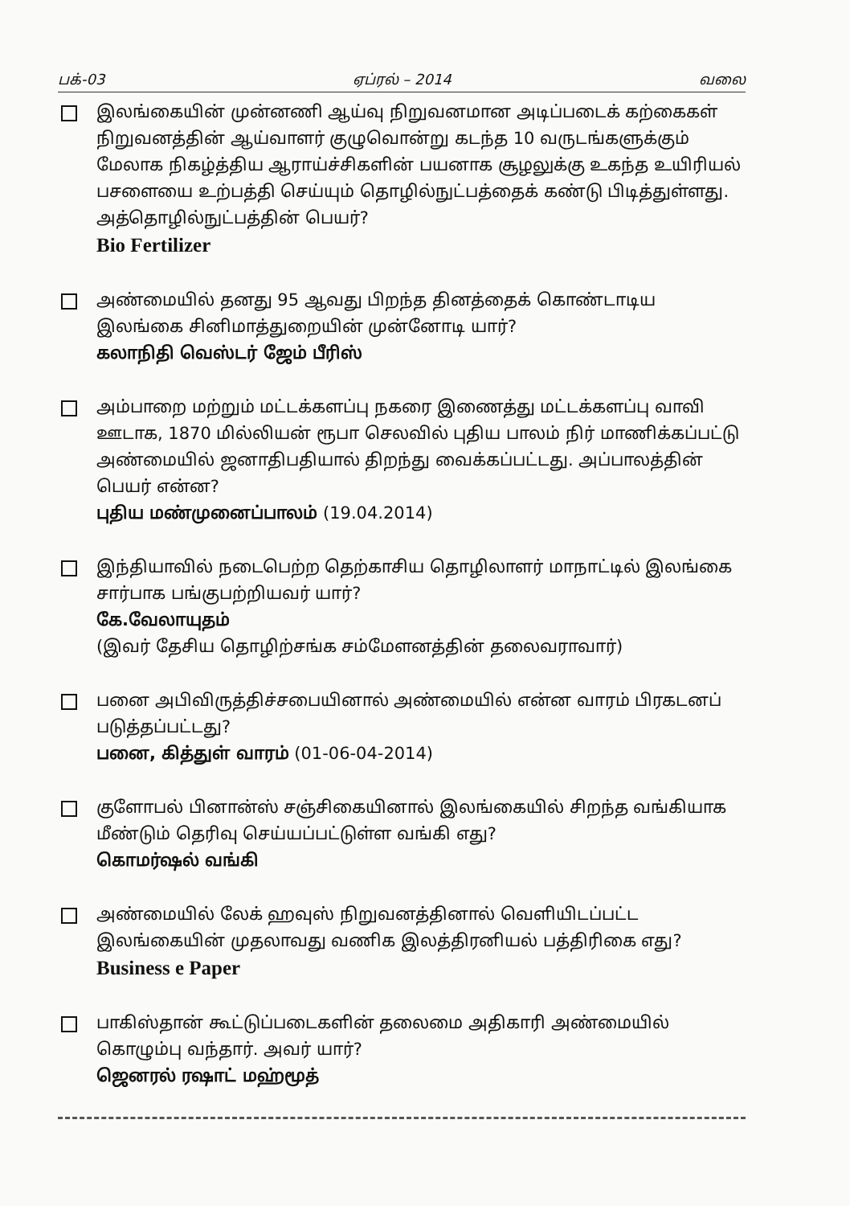பக்-03 ஏப்ரல் – 2014 வலை
இலங்கையின் முன்னணி ஆய்வு நிறுவனமான அடிப்படைக் கற்கைகள் நிறுவனத்தின் ஆய்வாளர் குழுவொன்று கடந்த 10 வருடங்களுக்கும் மேலாக நிகழ்த்திய ஆராய்ச்சிகளின் பயனாக சூழலுக்கு உகந்த உயிரியல் பசளையை உற்பத்தி செய்யும் தொழில்நுட்பத்தைக் கண்டு பிடித்துள்ளது. அத்தொழில்நுட்பத்தின் பெயர்?
Bio Fertilizer
அண்மையில் தனது 95 ஆவது பிறந்த தினத்தைக் கொண்டாடிய இலங்கை சினிமாத்துறையின் முன்னோடி யார்?
கலாநிதி வெஸ்டர் ஜேம் பீரிஸ்
அம்பாறை மற்றும் மட்டக்களப்பு நகரை இணைத்து மட்டக்களப்பு வாவி ஊடாக, 1870 மில்லியன் ரூபா செலவில் புதிய பாலம் நிர் மாணிக்கப்பட்டு அண்மையில் ஜனாதிபதியால் திறந்து வைக்கப்பட்டது. அப்பாலத்தின் பெயர் என்ன?
புதிய மண்முனைப்பாலம் (19.04.2014)
இந்தியாவில் நடைபெற்ற தெற்காசிய தொழிலாளர் மாநாட்டில் இலங்கை சார்பாக பங்குபற்றியவர் யார்?
கே.வேலாயுதம்
(இவர் தேசிய தொழிற்சங்க சம்மேளனத்தின் தலைவராவார்)
பனை அபிவிருத்திச்சபையினால் அண்மையில் என்ன வாரம் பிரகடனப் படுத்தப்பட்டது?
பனை, கித்துள் வாரம் (01-06-04-2014)
குளோபல் பினான்ஸ் சஞ்சிகையினால் இலங்கையில் சிறந்த வங்கியாக மீண்டும் தெரிவு செய்யப்பட்டுள்ள வங்கி எது?
கொமர்ஷல் வங்கி
அண்மையில் லேக் ஹவுஸ் நிறுவனத்தினால் வெளியிடப்பட்ட இலங்கையின் முதலாவது வணிக இலத்திரனியல் பத்திரிகை எது?
Business e Paper
பாகிஸ்தான் கூட்டுப்படைகளின் தலைமை அதிகாரி அண்மையில் கொழும்பு வந்தார். அவர் யார்?
ஜெனரல் ரஷாட் மஹ்மூத்